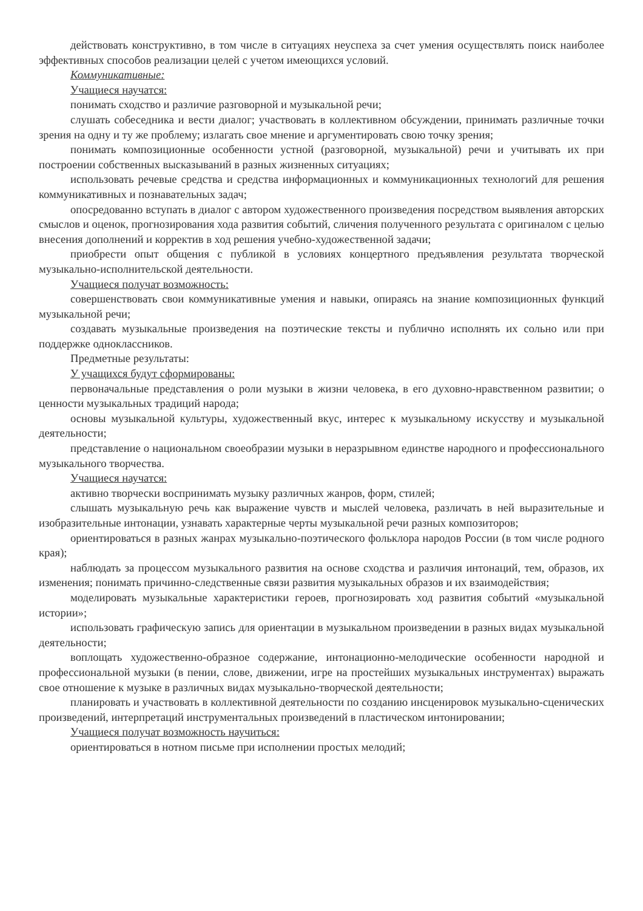действовать конструктивно, в том числе в ситуациях неуспеха за счет умения осуществлять поиск наиболее эффективных способов реализации целей с учетом имеющихся условий.
Коммуникативные:
Учащиеся научатся:
понимать сходство и различие разговорной и музыкальной речи;
слушать собеседника и вести диалог; участвовать в коллективном обсуждении, принимать различные точки зрения на одну и ту же проблему; излагать свое мнение и аргументировать свою точку зрения;
понимать композиционные особенности устной (разговорной, музыкальной) речи и учитывать их при построении собственных высказываний в разных жизненных ситуациях;
использовать речевые средства и средства информационных и коммуникационных технологий для решения коммуникативных и познавательных задач;
опосредованно вступать в диалог с автором художественного произведения посредством выявления авторских смыслов и оценок, прогнозирования хода развития событий, сличения полученного результата с оригиналом с целью внесения дополнений и корректив в ход решения учебно-художественной задачи;
приобрести опыт общения с публикой в условиях концертного предъявления результата творческой музыкально-исполнительской деятельности.
Учащиеся получат возможность:
совершенствовать свои коммуникативные умения и навыки, опираясь на знание композиционных функций музыкальной речи;
создавать музыкальные произведения на поэтические тексты и публично исполнять их сольно или при поддержке одноклассников.
Предметные результаты:
У учащихся будут сформированы:
первоначальные представления о роли музыки в жизни человека, в его духовно-нравственном развитии; о ценности музыкальных традиций народа;
основы музыкальной культуры, художественный вкус, интерес к музыкальному искусству и музыкальной деятельности;
представление о национальном своеобразии музыки в неразрывном единстве народного и профессионального музыкального творчества.
Учащиеся научатся:
активно творчески воспринимать музыку различных жанров, форм, стилей;
слышать музыкальную речь как выражение чувств и мыслей человека, различать в ней выразительные и изобразительные интонации, узнавать характерные черты музыкальной речи разных композиторов;
ориентироваться в разных жанрах музыкально-поэтического фольклора народов России (в том числе родного края);
наблюдать за процессом музыкального развития на основе сходства и различия интонаций, тем, образов, их изменения; понимать причинно-следственные связи развития музыкальных образов и их взаимодействия;
моделировать музыкальные характеристики героев, прогнозировать ход развития событий «музыкальной истории»;
использовать графическую запись для ориентации в музыкальном произведении в разных видах музыкальной деятельности;
воплощать художественно-образное содержание, интонационно-мелодические особенности народной и профессиональной музыки (в пении, слове, движении, игре на простейших музыкальных инструментах) выражать свое отношение к музыке в различных видах музыкально-творческой деятельности;
планировать и участвовать в коллективной деятельности по созданию инсценировок музыкально-сценических произведений, интерпретаций инструментальных произведений в пластическом интонировании;
Учащиеся получат возможность научиться:
ориентироваться в нотном письме при исполнении простых мелодий;